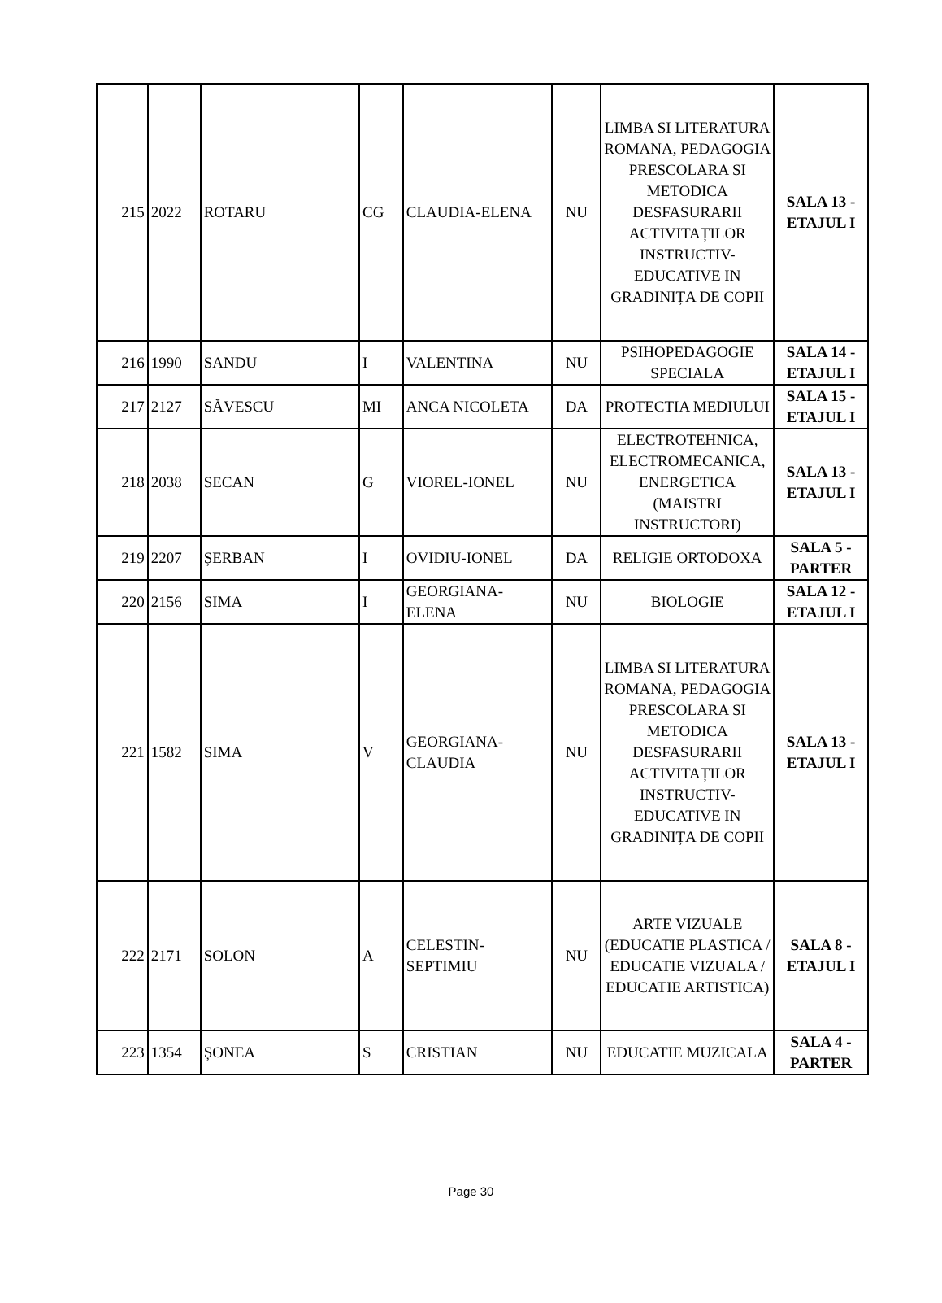| 215 | 2022 | ROTARU | CG | CLAUDIA-ELENA | NU | LIMBA SI LITERATURA ROMANA, PEDAGOGIA PRESCOLARA SI METODICA DESFASURARII ACTIVITAȚILOR INSTRUCTIV-EDUCATIVE IN GRADINIȚA DE COPII | SALA 13 - ETAJUL I |
| 216 | 1990 | SANDU | I | VALENTINA | NU | PSIHOPEDAGOGIE SPECIALA | SALA 14 - ETAJUL I |
| 217 | 2127 | SĂVESCU | MI | ANCA NICOLETA | DA | PROTECTIA MEDIULUI | SALA 15 - ETAJUL I |
| 218 | 2038 | SECAN | G | VIOREL-IONEL | NU | ELECTROTEHNICA, ELECTROMECANICA, ENERGETICA (MAISTRI INSTRUCTORI) | SALA 13 - ETAJUL I |
| 219 | 2207 | ȘERBAN | I | OVIDIU-IONEL | DA | RELIGIE ORTODOXA | SALA 5 - PARTER |
| 220 | 2156 | SIMA | I | GEORGIANA-ELENA | NU | BIOLOGIE | SALA 12 - ETAJUL I |
| 221 | 1582 | SIMA | V | GEORGIANA-CLAUDIA | NU | LIMBA SI LITERATURA ROMANA, PEDAGOGIA PRESCOLARA SI METODICA DESFASURARII ACTIVITAȚILOR INSTRUCTIV-EDUCATIVE IN GRADINIȚA DE COPII | SALA 13 - ETAJUL I |
| 222 | 2171 | SOLON | A | CELESTIN-SEPTIMIU | NU | ARTE VIZUALE (EDUCATIE PLASTICA / EDUCATIE VIZUALA / EDUCATIE ARTISTICA) | SALA 8 - ETAJUL I |
| 223 | 1354 | ȘONEA | S | CRISTIAN | NU | EDUCATIE MUZICALA | SALA 4 - PARTER |
Page 30